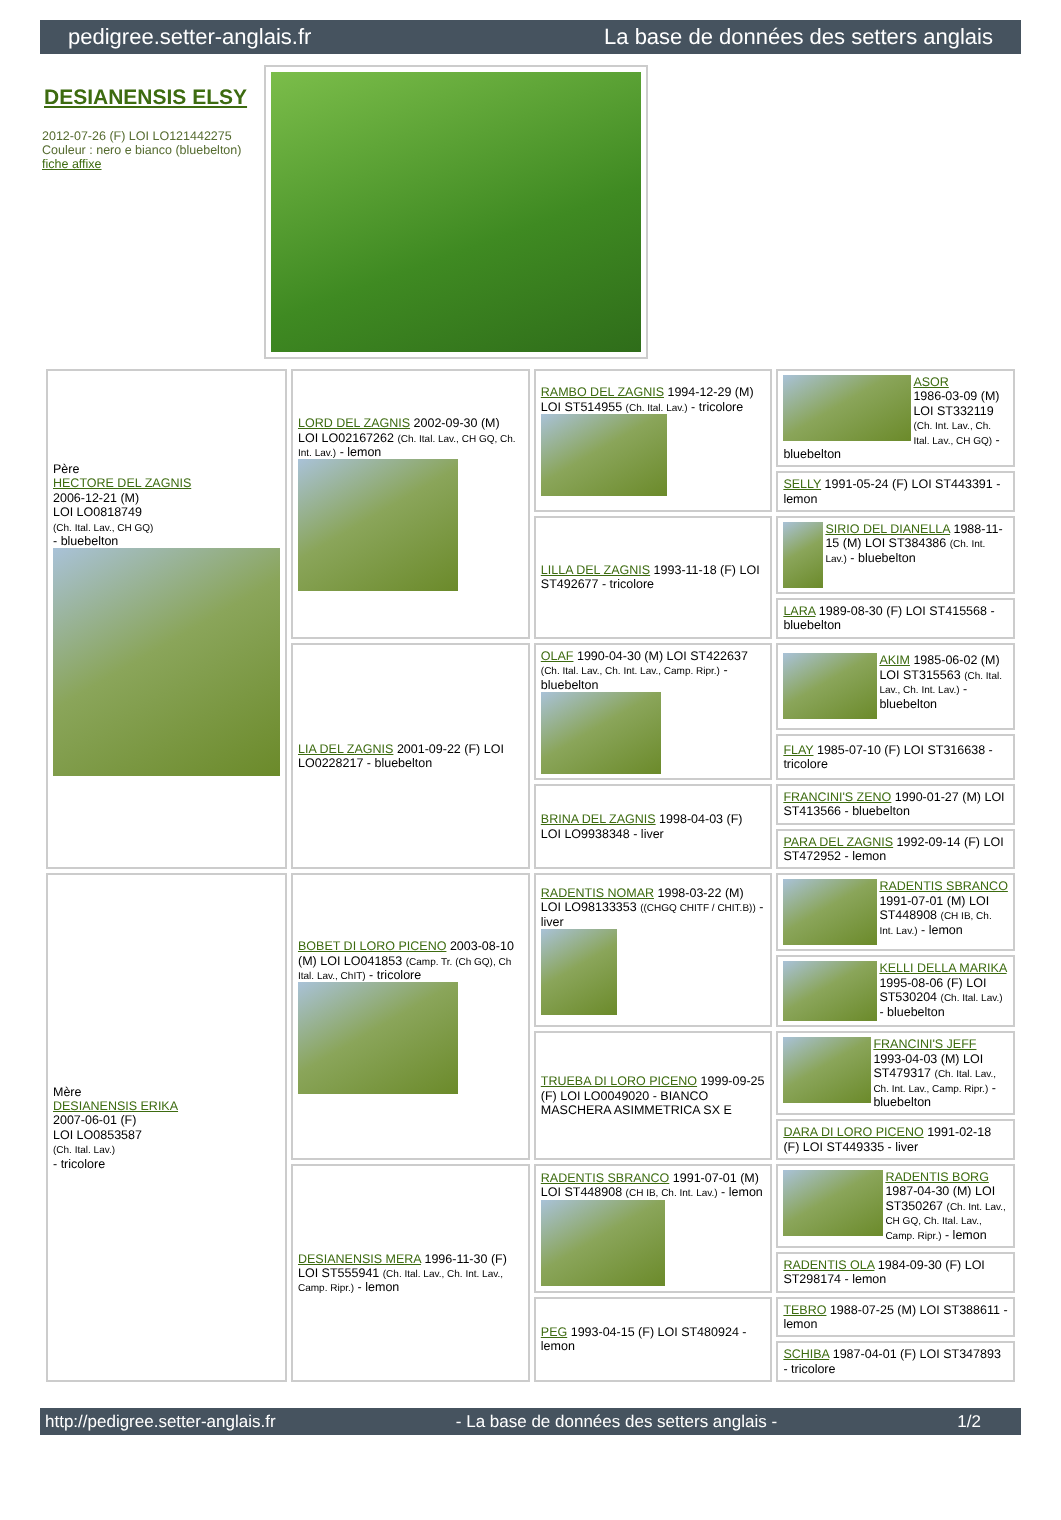pedigree.setter-anglais.fr La base de données des setters anglais
DESIANENSIS ELSY
2012-07-26 (F) LOI LO121442275
Couleur : nero e bianco (bluebelton)
fiche affixe
| Père HECTORE DEL ZAGNIS 2006-12-21 (M) LOI LO0818749 (Ch. Ital. Lav., CH GQ) - bluebelton | LORD DEL ZAGNIS 2002-09-30 (M) LOI LO02167262 (Ch. Ital. Lav., CH GQ, Ch. Int. Lav.) - lemon | RAMBO DEL ZAGNIS 1994-12-29 (M) LOI ST514955 (Ch. Ital. Lav.) - tricolore | ASOR 1986-03-09 (M) LOI ST332119 (Ch. Int. Lav., Ch. Ital. Lav., CH GQ) - bluebelton |
| | | | SELLY 1991-05-24 (F) LOI ST443391 - lemon |
| | | LILLA DEL ZAGNIS 1993-11-18 (F) LOI ST492677 - tricolore | SIRIO DEL DIANELLA 1988-11-15 (M) LOI ST384386 (Ch. Int. Lav.) - bluebelton |
| | | | LARA 1989-08-30 (F) LOI ST415568 - bluebelton |
| | LIA DEL ZAGNIS 2001-09-22 (F) LOI LO0228217 - bluebelton | OLAF 1990-04-30 (M) LOI ST422637 (Ch. Ital. Lav., Ch. Int. Lav., Camp. Ripr.) - bluebelton | AKIM 1985-06-02 (M) LOI ST315563 (Ch. Ital. Lav., Ch. Int. Lav.) - bluebelton |
| | | | FLAY 1985-07-10 (F) LOI ST316638 - tricolore |
| | | BRINA DEL ZAGNIS 1998-04-03 (F) LOI LO9938348 - liver | FRANCINI'S ZENO 1990-01-27 (M) LOI ST413566 - bluebelton |
| | | | PARA DEL ZAGNIS 1992-09-14 (F) LOI ST472952 - lemon |
| Mère DESIANENSIS ERIKA 2007-06-01 (F) LOI LO0853587 (Ch. Ital. Lav.) - tricolore | BOBET DI LORO PICENO 2003-08-10 (M) LOI LO041853 (Camp. Tr. (Ch GQ), Ch Ital. Lav., ChIT) - tricolore | RADENTIS NOMAR 1998-03-22 (M) LOI LO98133353 ((CHGQ CHITF / CHIT.B)) - liver | RADENTIS SBRANCO 1991-07-01 (M) LOI ST448908 (CH IB, Ch. Int. Lav.) - lemon |
| | | | KELLI DELLA MARIKA 1995-08-06 (F) LOI ST530204 (Ch. Ital. Lav.) - bluebelton |
| | | TRUEBA DI LORO PICENO 1999-09-25 (F) LOI LO0049020 - BIANCO MASCHERA ASIMMETRICA SX E | FRANCINI'S JEFF 1993-04-03 (M) LOI ST479317 (Ch. Ital. Lav., Ch. Int. Lav., Camp. Ripr.) - bluebelton |
| | | | DARA DI LORO PICENO 1991-02-18 (F) LOI ST449335 - liver |
| | DESIANENSIS MERA 1996-11-30 (F) LOI ST555941 (Ch. Ital. Lav., Ch. Int. Lav., Camp. Ripr.) - lemon | RADENTIS SBRANCO 1991-07-01 (M) LOI ST448908 (CH IB, Ch. Int. Lav.) - lemon | RADENTIS BORG 1987-04-30 (M) LOI ST350267 (Ch. Int. Lav., CH GQ, Ch. Ital. Lav., Camp. Ripr.) - lemon |
| | | | RADENTIS OLA 1984-09-30 (F) LOI ST298174 - lemon |
| | | PEG 1993-04-15 (F) LOI ST480924 - lemon | TEBRO 1988-07-25 (M) LOI ST388611 - lemon |
| | | | SCHIBA 1987-04-01 (F) LOI ST347893 - tricolore |
http://pedigree.setter-anglais.fr - La base de données des setters anglais - 1/2